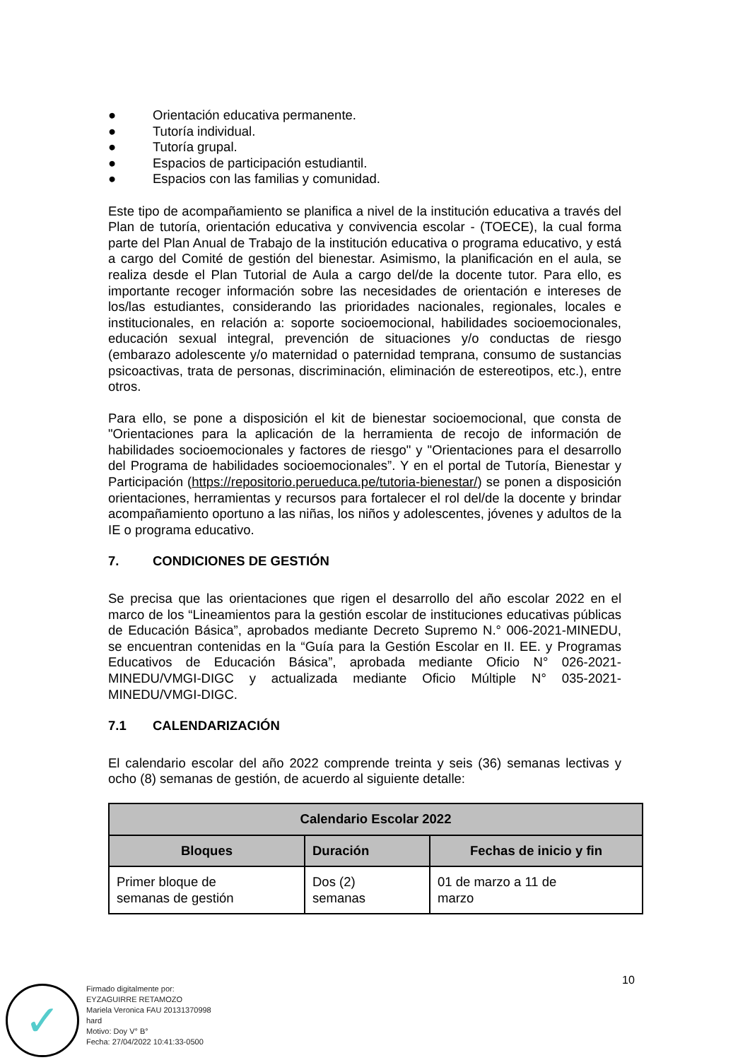● Orientación educativa permanente.
● Tutoría individual.
● Tutoría grupal.
● Espacios de participación estudiantil.
● Espacios con las familias y comunidad.
Este tipo de acompañamiento se planifica a nivel de la institución educativa a través del Plan de tutoría, orientación educativa y convivencia escolar - (TOECE), la cual forma parte del Plan Anual de Trabajo de la institución educativa o programa educativo, y está a cargo del Comité de gestión del bienestar. Asimismo, la planificación en el aula, se realiza desde el Plan Tutorial de Aula a cargo del/de la docente tutor. Para ello, es importante recoger información sobre las necesidades de orientación e intereses de los/las estudiantes, considerando las prioridades nacionales, regionales, locales e institucionales, en relación a: soporte socioemocional, habilidades socioemocionales, educación sexual integral, prevención de situaciones y/o conductas de riesgo (embarazo adolescente y/o maternidad o paternidad temprana, consumo de sustancias psicoactivas, trata de personas, discriminación, eliminación de estereotipos, etc.), entre otros.
Para ello, se pone a disposición el kit de bienestar socioemocional, que consta de "Orientaciones para la aplicación de la herramienta de recojo de información de habilidades socioemocionales y factores de riesgo" y "Orientaciones para el desarrollo del Programa de habilidades socioemocionales”. Y en el portal de Tutoría, Bienestar y Participación (https://repositorio.perueduca.pe/tutoria-bienestar/) se ponen a disposición orientaciones, herramientas y recursos para fortalecer el rol del/de la docente y brindar acompañamiento oportuno a las niñas, los niños y adolescentes, jóvenes y adultos de la IE o programa educativo.
7. CONDICIONES DE GESTIÓN
Se precisa que las orientaciones que rigen el desarrollo del año escolar 2022 en el marco de los “Lineamientos para la gestión escolar de instituciones educativas públicas de Educación Básica”, aprobados mediante Decreto Supremo N.° 006-2021-MINEDU, se encuentran contenidas en la “Guía para la Gestión Escolar en II. EE. y Programas Educativos de Educación Básica”, aprobada mediante Oficio N° 026-2021-MINEDU/VMGI-DIGC y actualizada mediante Oficio Múltiple N° 035-2021-MINEDU/VMGI-DIGC.
7.1 CALENDARIZACIÓN
El calendario escolar del año 2022 comprende treinta y seis (36) semanas lectivas y ocho (8) semanas de gestión, de acuerdo al siguiente detalle:
| Calendario Escolar 2022 | | |
| --- | --- | --- |
| Bloques | Duración | Fechas de inicio y fin |
| Primer bloque de semanas de gestión | Dos (2) semanas | 01 de marzo a 11 de marzo |
10
✓
Firmado digitalmente por:
EYZAGUIRRE RETAMOZO
Mariela Veronica FAU 20131370998
hard
Motivo: Doy V° B°
Fecha: 27/04/2022 10:41:33-0500